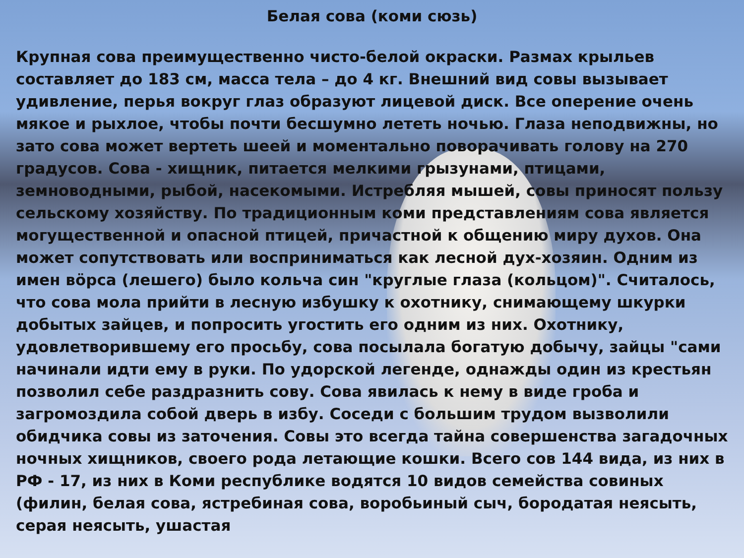Белая сова (коми сюзь)
Крупная сова преимущественно чисто-белой окраски. Размах крыльев составляет до 183 см, масса тела – до 4 кг. Внешний вид совы вызывает удивление, перья вокруг глаз образуют лицевой диск. Все оперение очень мякое и рыхлое, чтобы почти бесшумно лететь ночью. Глаза неподвижны, но зато сова может вертеть шеей и моментально поворачивать голову на 270 градусов. Сова - хищник, питается мелкими грызунами, птицами, земноводными, рыбой, насекомыми. Истребляя мышей, совы приносят пользу сельскому хозяйству. По традиционным коми представлениям сова является могущественной и опасной птицей, причастной к общению миру духов. Она может сопутствовать или восприниматься как лесной дух-хозяин. Одним из имен вӧрса (лешего) было кольча син "круглые глаза (кольцом)". Считалось, что сова мола прийти в лесную избушку к охотнику, снимающему шкурки добытых зайцев, и попросить угостить его одним из них. Охотнику, удовлетворившему его просьбу, сова посылала богатую добычу, зайцы "сами начинали идти ему в руки. По удорской легенде, однажды один из крестьян позволил себе раздразнить сову. Сова явилась к нему в виде гроба и загромоздила собой дверь в избу. Соседи с большим трудом вызволили обидчика совы из заточения. Совы это всегда тайна совершенства загадочных ночных хищников, своего рода летающие кошки. Всего сов 144 вида, из них в РФ - 17, из них в Коми республике водятся 10 видов семейства совиных (филин, белая сова, ястребиная сова, воробьиный сыч, бородатая неясыть, серая неясыть, ушастая